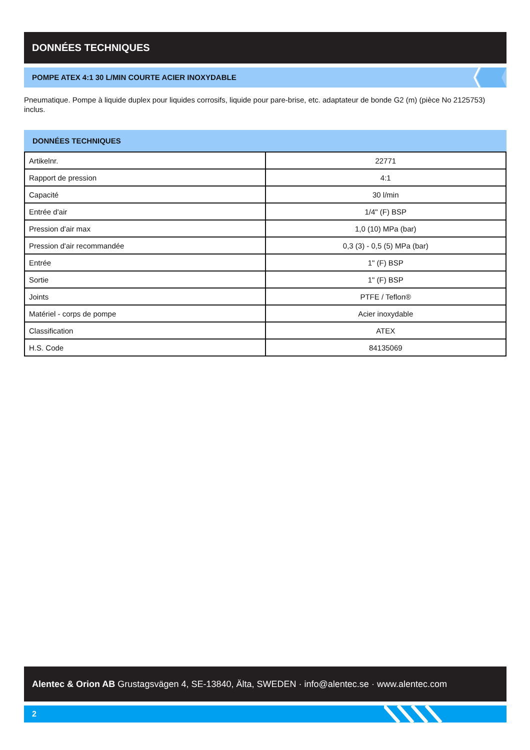DONNÉES TECHNIQUES
POMPE ATEX 4:1 30 L/MIN COURTE ACIER INOXYDABLE
Pneumatique. Pompe à liquide duplex pour liquides corrosifs, liquide pour pare-brise, etc. adaptateur de bonde G2 (m) (pièce No 2125753) inclus.
DONNÉES TECHNIQUES
| Artikelnr. | 22771 |
| Rapport de pression | 4:1 |
| Capacité | 30 l/min |
| Entrée d'air | 1/4" (F) BSP |
| Pression d'air max | 1,0 (10) MPa (bar) |
| Pression d'air recommandée | 0,3 (3) - 0,5 (5) MPa (bar) |
| Entrée | 1" (F) BSP |
| Sortie | 1" (F) BSP |
| Joints | PTFE / Teflon® |
| Matériel - corps de pompe | Acier inoxydable |
| Classification | ATEX |
| H.S. Code | 84135069 |
Alentec & Orion AB Grustagsvägen 4, SE-13840, Älta, SWEDEN · info@alentec.se · www.alentec.com
2